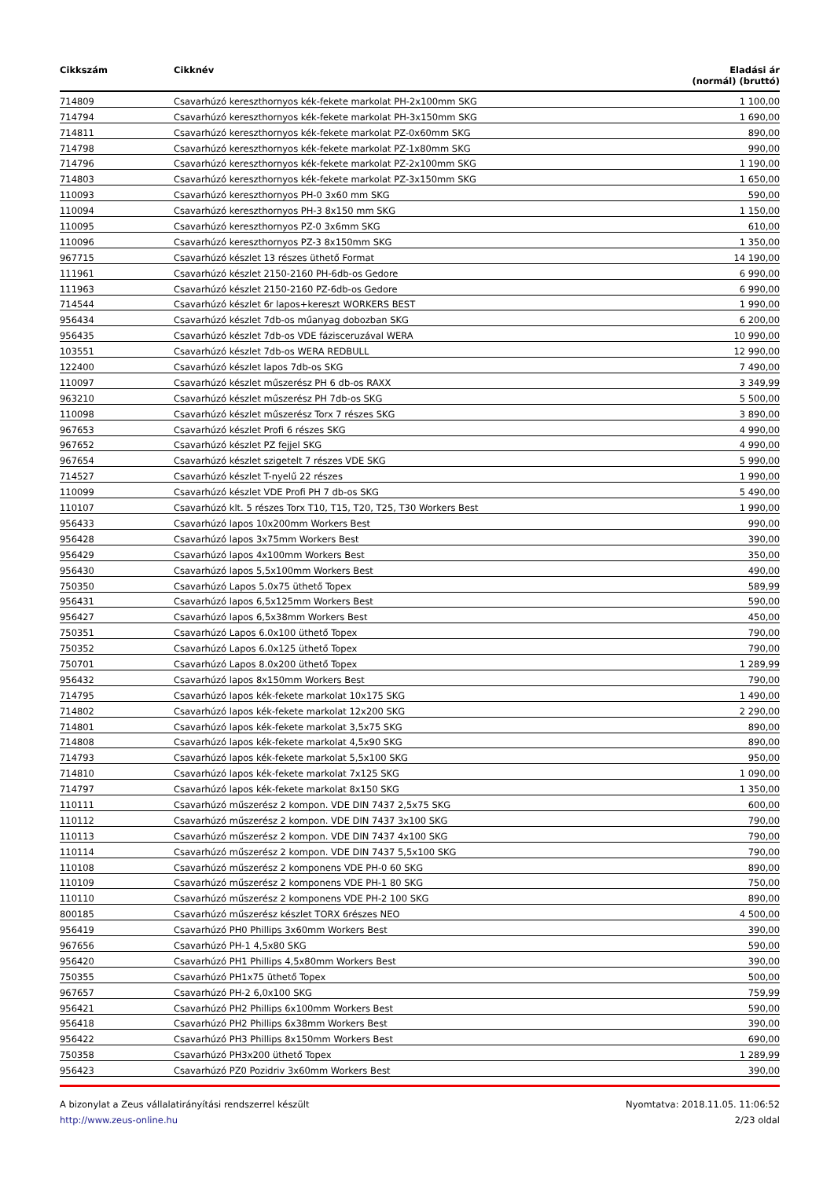| Cikkszám | Cikknév | Eladási ár (normál) (bruttó) |
| --- | --- | --- |
| 714809 | Csavarhúzó kereszthornyos kék-fekete markolat PH-2x100mm SKG | 1 100,00 |
| 714794 | Csavarhúzó kereszthornyos kék-fekete markolat PH-3x150mm SKG | 1 690,00 |
| 714811 | Csavarhúzó kereszthornyos kék-fekete markolat PZ-0x60mm SKG | 890,00 |
| 714798 | Csavarhúzó kereszthornyos kék-fekete markolat PZ-1x80mm SKG | 990,00 |
| 714796 | Csavarhúzó kereszthornyos kék-fekete markolat PZ-2x100mm SKG | 1 190,00 |
| 714803 | Csavarhúzó kereszthornyos kék-fekete markolat PZ-3x150mm SKG | 1 650,00 |
| 110093 | Csavarhúzó kereszthornyos PH-0 3x60 mm SKG | 590,00 |
| 110094 | Csavarhúzó kereszthornyos PH-3 8x150 mm SKG | 1 150,00 |
| 110095 | Csavarhúzó kereszthornyos PZ-0 3x6mm SKG | 610,00 |
| 110096 | Csavarhúzó kereszthornyos PZ-3 8x150mm SKG | 1 350,00 |
| 967715 | Csavarhúzó készlet 13 részes üthető Format | 14 190,00 |
| 111961 | Csavarhúzó készlet 2150-2160 PH-6db-os Gedore | 6 990,00 |
| 111963 | Csavarhúzó készlet 2150-2160 PZ-6db-os Gedore | 6 990,00 |
| 714544 | Csavarhúzó készlet 6r lapos+kereszt WORKERS BEST | 1 990,00 |
| 956434 | Csavarhúzó készlet 7db-os műanyag dobozban SKG | 6 200,00 |
| 956435 | Csavarhúzó készlet 7db-os VDE fázisceruzával WERA | 10 990,00 |
| 103551 | Csavarhúzó készlet 7db-os WERA REDBULL | 12 990,00 |
| 122400 | Csavarhúzó készlet lapos 7db-os SKG | 7 490,00 |
| 110097 | Csavarhúzó készlet műszerész PH 6 db-os RAXX | 3 349,99 |
| 963210 | Csavarhúzó készlet műszerész PH 7db-os SKG | 5 500,00 |
| 110098 | Csavarhúzó készlet műszerész Torx 7 részes SKG | 3 890,00 |
| 967653 | Csavarhúzó készlet Profi 6 részes SKG | 4 990,00 |
| 967652 | Csavarhúzó készlet PZ fejjel SKG | 4 990,00 |
| 967654 | Csavarhúzó készlet szigetelt 7 részes VDE SKG | 5 990,00 |
| 714527 | Csavarhúzó készlet T-nyelű 22 részes | 1 990,00 |
| 110099 | Csavarhúzó készlet VDE Profi PH 7 db-os SKG | 5 490,00 |
| 110107 | Csavarhúzó klt. 5 részes Torx T10, T15, T20, T25, T30 Workers Best | 1 990,00 |
| 956433 | Csavarhúzó lapos 10x200mm Workers Best | 990,00 |
| 956428 | Csavarhúzó lapos 3x75mm Workers Best | 390,00 |
| 956429 | Csavarhúzó lapos 4x100mm Workers Best | 350,00 |
| 956430 | Csavarhúzó lapos 5,5x100mm Workers Best | 490,00 |
| 750350 | Csavarhúzó Lapos 5.0x75 üthető Topex | 589,99 |
| 956431 | Csavarhúzó lapos 6,5x125mm Workers Best | 590,00 |
| 956427 | Csavarhúzó lapos 6,5x38mm Workers Best | 450,00 |
| 750351 | Csavarhúzó Lapos 6.0x100 üthető Topex | 790,00 |
| 750352 | Csavarhúzó Lapos 6.0x125 üthető Topex | 790,00 |
| 750701 | Csavarhúzó Lapos 8.0x200 üthető Topex | 1 289,99 |
| 956432 | Csavarhúzó lapos 8x150mm Workers Best | 790,00 |
| 714795 | Csavarhúzó lapos kék-fekete markolat 10x175 SKG | 1 490,00 |
| 714802 | Csavarhúzó lapos kék-fekete markolat 12x200 SKG | 2 290,00 |
| 714801 | Csavarhúzó lapos kék-fekete markolat 3,5x75 SKG | 890,00 |
| 714808 | Csavarhúzó lapos kék-fekete markolat 4,5x90 SKG | 890,00 |
| 714793 | Csavarhúzó lapos kék-fekete markolat 5,5x100 SKG | 950,00 |
| 714810 | Csavarhúzó lapos kék-fekete markolat 7x125 SKG | 1 090,00 |
| 714797 | Csavarhúzó lapos kék-fekete markolat 8x150 SKG | 1 350,00 |
| 110111 | Csavarhúzó műszerész 2 kompon. VDE DIN 7437 2,5x75 SKG | 600,00 |
| 110112 | Csavarhúzó műszerész 2 kompon. VDE DIN 7437 3x100 SKG | 790,00 |
| 110113 | Csavarhúzó műszerész 2 kompon. VDE DIN 7437 4x100 SKG | 790,00 |
| 110114 | Csavarhúzó műszerész 2 kompon. VDE DIN 7437 5,5x100 SKG | 790,00 |
| 110108 | Csavarhúzó műszerész 2 komponens VDE PH-0 60 SKG | 890,00 |
| 110109 | Csavarhúzó műszerész 2 komponens VDE PH-1 80 SKG | 750,00 |
| 110110 | Csavarhúzó műszerész 2 komponens VDE PH-2 100 SKG | 890,00 |
| 800185 | Csavarhúzó műszerész készlet TORX 6részes NEO | 4 500,00 |
| 956419 | Csavarhúzó PH0 Phillips 3x60mm Workers Best | 390,00 |
| 967656 | Csavarhúzó PH-1 4,5x80 SKG | 590,00 |
| 956420 | Csavarhúzó PH1 Phillips 4,5x80mm Workers Best | 390,00 |
| 750355 | Csavarhúzó PH1x75 üthető Topex | 500,00 |
| 967657 | Csavarhúzó PH-2 6,0x100 SKG | 759,99 |
| 956421 | Csavarhúzó PH2 Phillips 6x100mm Workers Best | 590,00 |
| 956418 | Csavarhúzó PH2 Phillips 6x38mm Workers Best | 390,00 |
| 956422 | Csavarhúzó PH3 Phillips 8x150mm Workers Best | 690,00 |
| 750358 | Csavarhúzó PH3x200 üthető Topex | 1 289,99 |
| 956423 | Csavarhúzó PZ0 Pozidriv 3x60mm Workers Best | 390,00 |
A bizonylat a Zeus vállalatirányítási rendszerrel készült
http://www.zeus-online.hu
Nyomtatva: 2018.11.05. 11:06:52
2/23 oldal